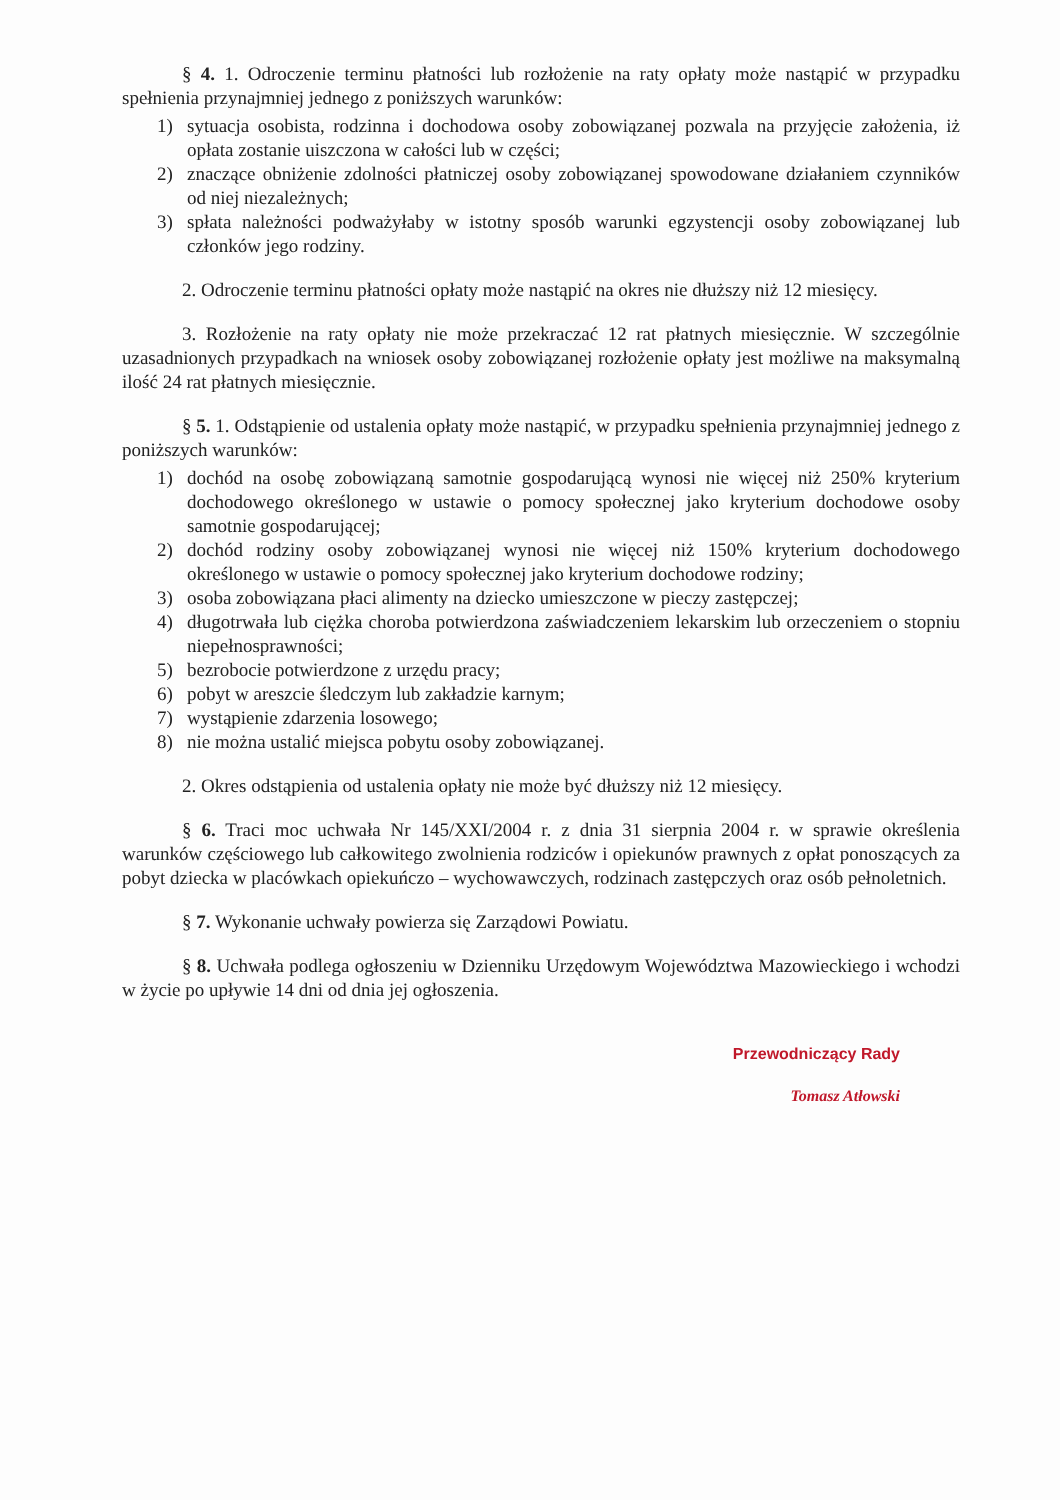§ 4. 1. Odroczenie terminu płatności lub rozłożenie na raty opłaty może nastąpić w przypadku spełnienia przynajmniej jednego z poniższych warunków:
1) sytuacja osobista, rodzinna i dochodowa osoby zobowiązanej pozwala na przyjęcie założenia, iż opłata zostanie uiszczona w całości lub w części;
2) znaczące obniżenie zdolności płatniczej osoby zobowiązanej spowodowane działaniem czynników od niej niezależnych;
3) spłata należności podważyłaby w istotny sposób warunki egzystencji osoby zobowiązanej lub członków jego rodziny.
2. Odroczenie terminu płatności opłaty może nastąpić na okres nie dłuższy niż 12 miesięcy.
3. Rozłożenie na raty opłaty nie może przekraczać 12 rat płatnych miesięcznie. W szczególnie uzasadnionych przypadkach na wniosek osoby zobowiązanej rozłożenie opłaty jest możliwe na maksymalną ilość 24 rat płatnych miesięcznie.
§ 5. 1. Odstąpienie od ustalenia opłaty może nastąpić, w przypadku spełnienia przynajmniej jednego z poniższych warunków:
1) dochód na osobę zobowiązaną samotnie gospodarującą wynosi nie więcej niż 250% kryterium dochodowego określonego w ustawie o pomocy społecznej jako kryterium dochodowe osoby samotnie gospodarującej;
2) dochód rodziny osoby zobowiązanej wynosi nie więcej niż 150% kryterium dochodowego określonego w ustawie o pomocy społecznej jako kryterium dochodowe rodziny;
3) osoba zobowiązana płaci alimenty na dziecko umieszczone w pieczy zastępczej;
4) długotrwała lub ciężka choroba potwierdzona zaświadczeniem lekarskim lub orzeczeniem o stopniu niepełnosprawności;
5) bezrobocie potwierdzone z urzędu pracy;
6) pobyt w areszcie śledczym lub zakładzie karnym;
7) wystąpienie zdarzenia losowego;
8) nie można ustalić miejsca pobytu osoby zobowiązanej.
2. Okres odstąpienia od ustalenia opłaty nie może być dłuższy niż 12 miesięcy.
§ 6. Traci moc uchwała Nr 145/XXI/2004 r. z dnia 31 sierpnia 2004 r. w sprawie określenia warunków częściowego lub całkowitego zwolnienia rodziców i opiekunów prawnych z opłat ponoszących za pobyt dziecka w placówkach opiekuńczo – wychowawczych, rodzinach zastępczych oraz osób pełnoletnich.
§ 7. Wykonanie uchwały powierza się Zarządowi Powiatu.
§ 8. Uchwała podlega ogłoszeniu w Dzienniku Urzędowym Województwa Mazowieckiego i wchodzi w życie po upływie 14 dni od dnia jej ogłoszenia.
Przewodniczący Rady
Tomasz Atłowski